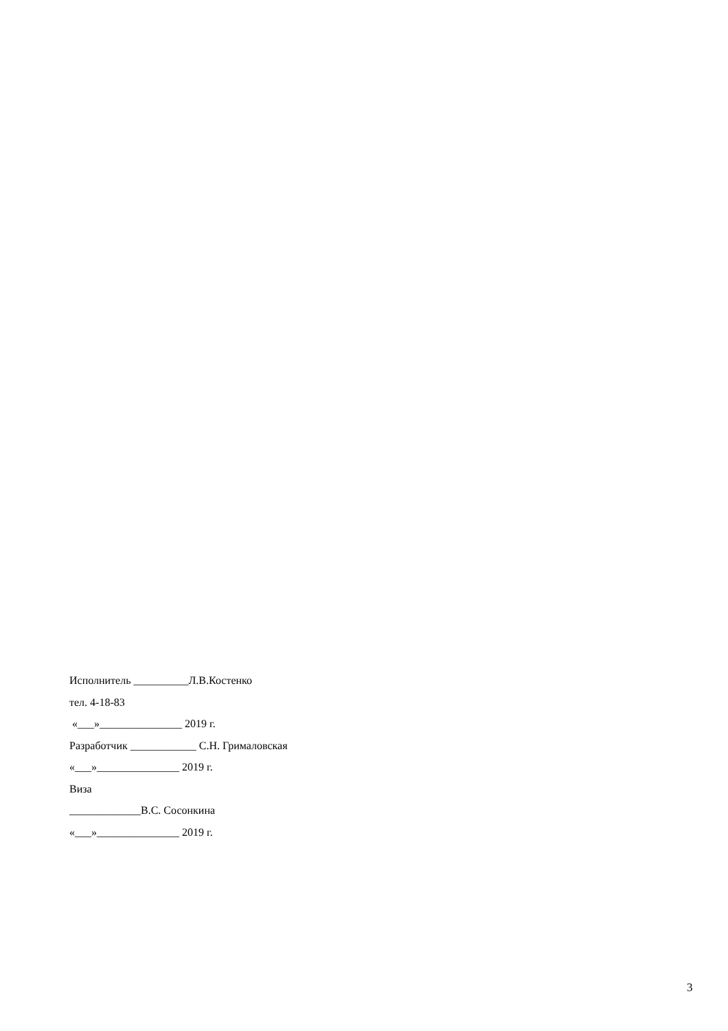Исполнитель __________Л.В.Костенко
тел. 4-18-83
«___»_______________ 2019 г.
Разработчик ____________ С.Н. Грималовская
«___»_______________ 2019 г.
Виза
_____________В.С. Сосонкина
«___»_______________ 2019 г.
3